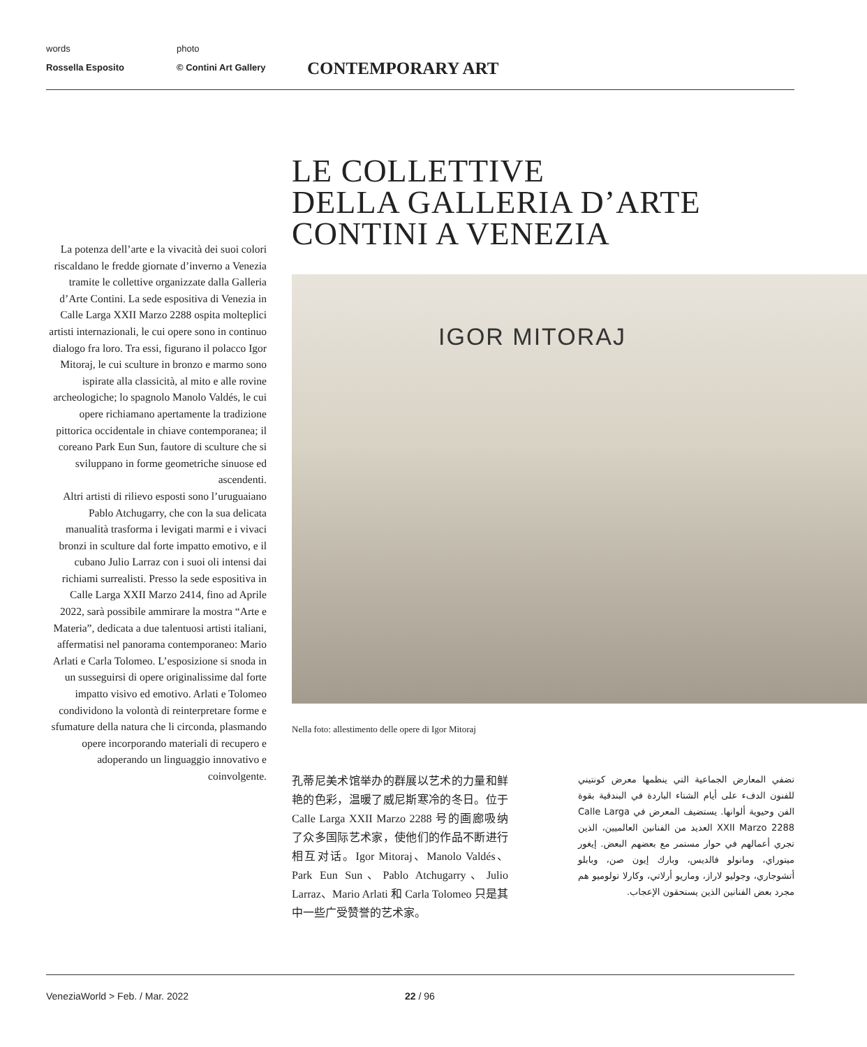words
Rossella Esposito
photo
© Contini Art Gallery
CONTEMPORARY ART
LE COLLETTIVE
DELLA GALLERIA D’ARTE
CONTINI A VENEZIA
La potenza dell’arte e la vivacità dei suoi colori riscaldano le fredde giornate d’inverno a Venezia tramite le collettive organizzate dalla Galleria d’Arte Contini. La sede espositiva di Venezia in Calle Larga XXII Marzo 2288 ospita molteplici artisti internazionali, le cui opere sono in continuo dialogo fra loro. Tra essi, figurano il polacco Igor Mitoraj, le cui sculture in bronzo e marmo sono ispirate alla classicità, al mito e alle rovine archeologiche; lo spagnolo Manolo Valdés, le cui opere richiamano apertamente la tradizione pittorica occidentale in chiave contemporanea; il coreano Park Eun Sun, fautore di sculture che si sviluppano in forme geometriche sinuose ed ascendenti.
Altri artisti di rilievo esposti sono l’uruguaiano Pablo Atchugarry, che con la sua delicata manualità trasforma i levigati marmi e i vivaci bronzi in sculture dal forte impatto emotivo, e il cubano Julio Larraz con i suoi oli intensi dai richiami surrealisti. Presso la sede espositiva in Calle Larga XXII Marzo 2414, fino ad Aprile 2022, sarà possibile ammirare la mostra “Arte e Materia”, dedicata a due talentuosi artisti italiani, affermatisi nel panorama contemporaneo: Mario Arlati e Carla Tolomeo. L’esposizione si snoda in un susseguirsi di opere originalissime dal forte impatto visivo ed emotivo. Arlati e Tolomeo condividono la volontà di reinterpretare forme e sfumature della natura che li circonda, plasmando opere incorporando materiali di recupero e adoperando un linguaggio innovativo e coinvolgente.
IGOR MITORAJ
Nella foto: allestimento delle opere di Igor Mitoraj
孔蒂尼美术馆举办的群展以艺术的力量和鲜艳的色彩，温暖了威尼斯寒冷的冬日。位于 Calle Larga XXII Marzo 2288 号的画廊吸纳了众多国际艺术家，使他们的作品不断进行相互对话。Igor Mitoraj、Manolo Valdés、Park Eun Sun、Pablo Atchugarry、Julio Larraz、Mario Arlati 和 Carla Tolomeo 只是其中一些广受赞誉的艺术家。
تضفي المعارض الجماعية التي ينظمها معرض كونتيني للفنون الدفء على أيام الشتاء الباردة في البندقية بقوة الفن وحيوية ألوانها. يستضيف المعرض في Calle Larga XXII Marzo 2288 العديد من الفنانين العالميين، الذين تجري أعمالهم في حوار مستمر مع بعضهم البعض. إيغور ميتوراي، ومانولو فالديس، وبارك إيون صن، وبابلو أتشوجاري، وجوليو لاراز، وماريو أرلاتي، وكارلا تولوميو هم مجرد بعض الفنانين الذين يستحقون الإعجاب.
VeneziaWorld > Feb. / Mar. 2022 22 / 96